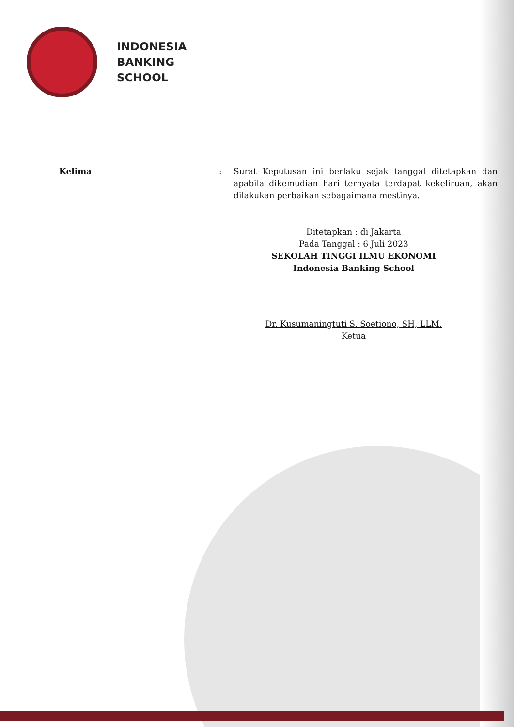INDONESIA
BANKING
SCHOOL
Kelima : Surat Keputusan ini berlaku sejak tanggal ditetapkan dan apabila dikemudian hari ternyata terdapat kekeliruan, akan dilakukan perbaikan sebagaimana mestinya.
Ditetapkan : di Jakarta
Pada Tanggal : 6 Juli 2023
SEKOLAH TINGGI ILMU EKONOMI
Indonesia Banking School
Dr. Kusumaningtuti S. Soetiono, SH, LLM.
Ketua